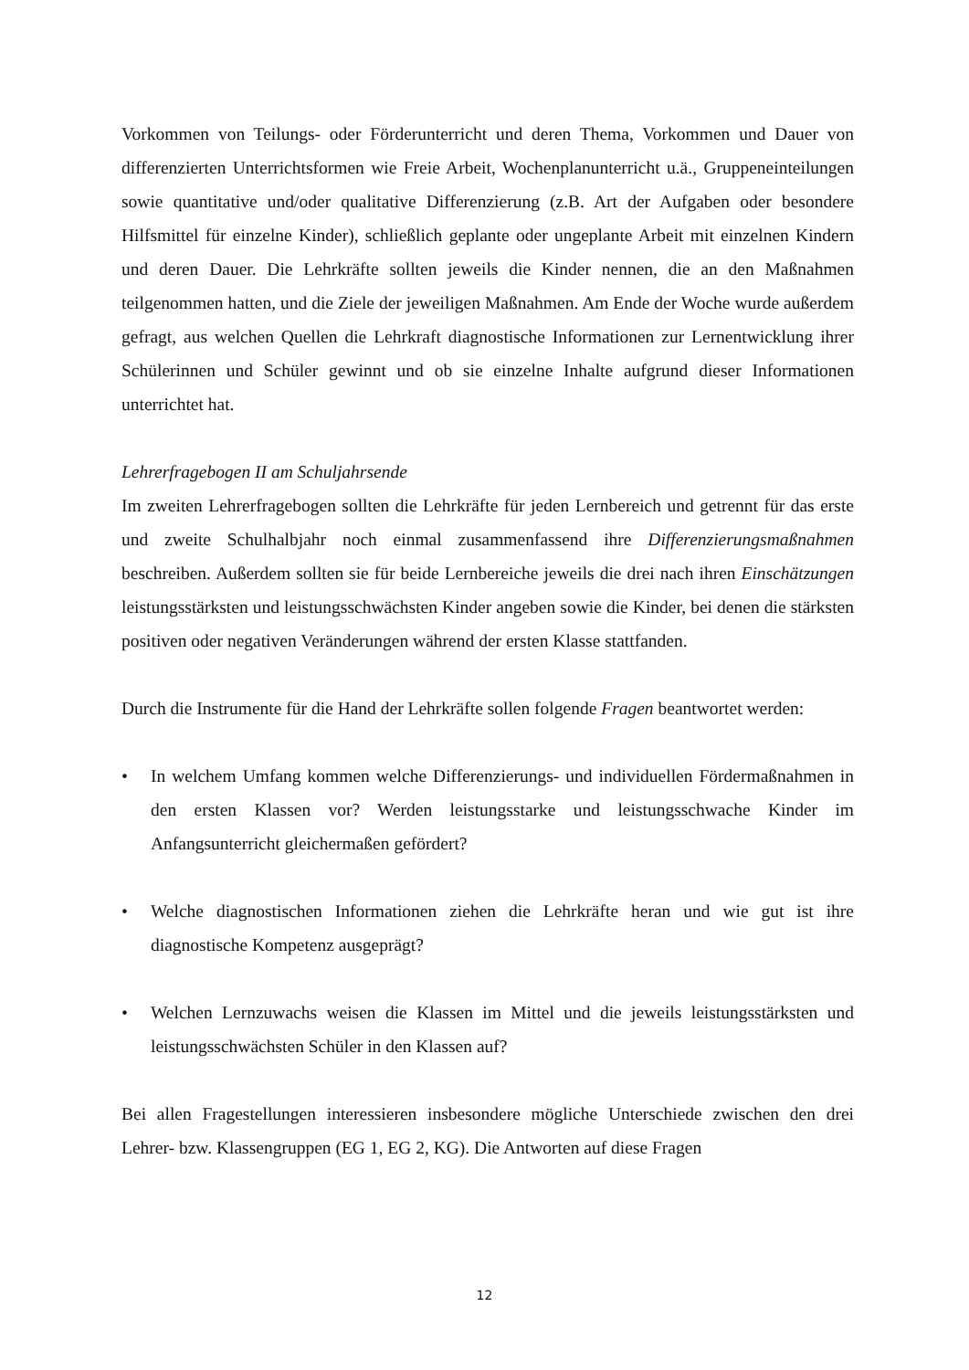Vorkommen von Teilungs- oder Förderunterricht und deren Thema, Vorkommen und Dauer von differenzierten Unterrichtsformen wie Freie Arbeit, Wochenplanunterricht u.ä., Gruppeneinteilungen sowie quantitative und/oder qualitative Differenzierung (z.B. Art der Aufgaben oder besondere Hilfsmittel für einzelne Kinder), schließlich geplante oder ungeplante Arbeit mit einzelnen Kindern und deren Dauer. Die Lehrkräfte sollten jeweils die Kinder nennen, die an den Maßnahmen teilgenommen hatten, und die Ziele der jeweiligen Maßnahmen. Am Ende der Woche wurde außerdem gefragt, aus welchen Quellen die Lehrkraft diagnostische Informationen zur Lernentwicklung ihrer Schülerinnen und Schüler gewinnt und ob sie einzelne Inhalte aufgrund dieser Informationen unterrichtet hat.
Lehrerfragebogen II am Schuljahrsende
Im zweiten Lehrerfragebogen sollten die Lehrkräfte für jeden Lernbereich und getrennt für das erste und zweite Schulhalbjahr noch einmal zusammenfassend ihre Differenzierungsmaßnahmen beschreiben. Außerdem sollten sie für beide Lernbereiche jeweils die drei nach ihren Einschätzungen leistungsstärksten und leistungsschwächsten Kinder angeben sowie die Kinder, bei denen die stärksten positiven oder negativen Veränderungen während der ersten Klasse stattfanden.
Durch die Instrumente für die Hand der Lehrkräfte sollen folgende Fragen beantwortet werden:
• In welchem Umfang kommen welche Differenzierungs- und individuellen Fördermaßnahmen in den ersten Klassen vor? Werden leistungsstarke und leistungsschwache Kinder im Anfangsunterricht gleichermaßen gefördert?
• Welche diagnostischen Informationen ziehen die Lehrkräfte heran und wie gut ist ihre diagnostische Kompetenz ausgeprägt?
• Welchen Lernzuwachs weisen die Klassen im Mittel und die jeweils leistungsstärksten und leistungsschwächsten Schüler in den Klassen auf?
Bei allen Fragestellungen interessieren insbesondere mögliche Unterschiede zwischen den drei Lehrer- bzw. Klassengruppen (EG 1, EG 2, KG). Die Antworten auf diese Fragen
12